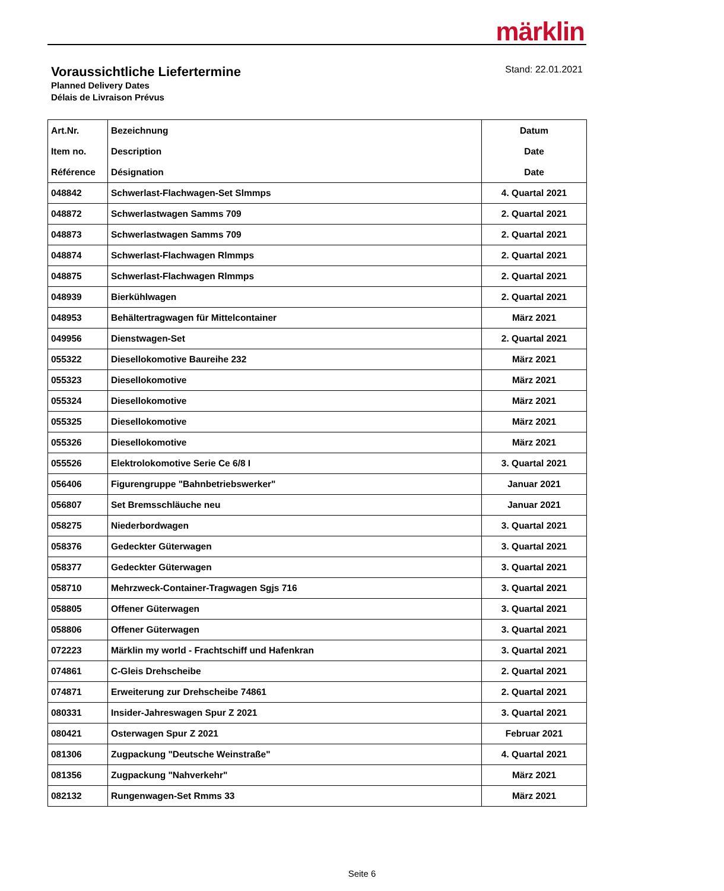märklin
Voraussichtliche Liefertermine
Planned Delivery Dates
Délais de Livraison Prévus
Stand: 22.01.2021
| Art.Nr. Item no. Référence | Bezeichnung Description Désignation | Datum Date Date |
| --- | --- | --- |
| 048842 | Schwerlast-Flachwagen-Set Slmmps | 4. Quartal 2021 |
| 048872 | Schwerlastwagen Samms 709 | 2. Quartal 2021 |
| 048873 | Schwerlastwagen Samms 709 | 2. Quartal 2021 |
| 048874 | Schwerlast-Flachwagen Rlmmps | 2. Quartal 2021 |
| 048875 | Schwerlast-Flachwagen Rlmmps | 2. Quartal 2021 |
| 048939 | Bierkühlwagen | 2. Quartal 2021 |
| 048953 | Behältertragwagen für Mittelcontainer | März 2021 |
| 049956 | Dienstwagen-Set | 2. Quartal 2021 |
| 055322 | Diesellokomotive Baureihe 232 | März 2021 |
| 055323 | Diesellokomotive | März 2021 |
| 055324 | Diesellokomotive | März 2021 |
| 055325 | Diesellokomotive | März 2021 |
| 055326 | Diesellokomotive | März 2021 |
| 055526 | Elektrolokomotive Serie Ce 6/8 I | 3. Quartal 2021 |
| 056406 | Figurengruppe "Bahnbetriebswerker" | Januar 2021 |
| 056807 | Set Bremsschläuche neu | Januar 2021 |
| 058275 | Niederbordwagen | 3. Quartal 2021 |
| 058376 | Gedeckter Güterwagen | 3. Quartal 2021 |
| 058377 | Gedeckter Güterwagen | 3. Quartal 2021 |
| 058710 | Mehrzweck-Container-Tragwagen Sgjs 716 | 3. Quartal 2021 |
| 058805 | Offener Güterwagen | 3. Quartal 2021 |
| 058806 | Offener Güterwagen | 3. Quartal 2021 |
| 072223 | Märklin my world - Frachtschiff und Hafenkran | 3. Quartal 2021 |
| 074861 | C-Gleis Drehscheibe | 2. Quartal 2021 |
| 074871 | Erweiterung zur Drehscheibe 74861 | 2. Quartal 2021 |
| 080331 | Insider-Jahreswagen Spur Z 2021 | 3. Quartal 2021 |
| 080421 | Osterwagen Spur Z 2021 | Februar 2021 |
| 081306 | Zugpackung "Deutsche Weinstraße" | 4. Quartal 2021 |
| 081356 | Zugpackung "Nahverkehr" | März 2021 |
| 082132 | Rungenwagen-Set Rmms 33 | März 2021 |
Seite 6